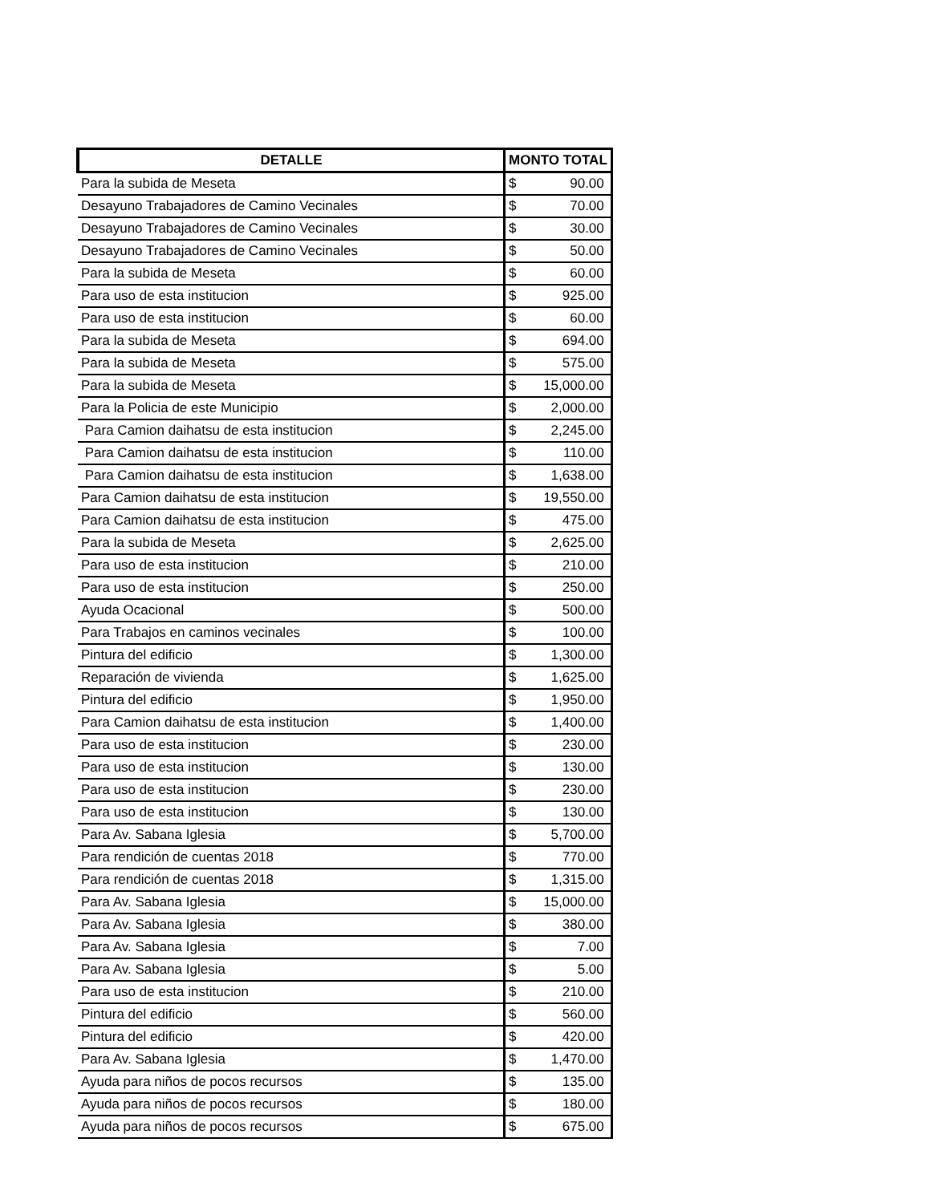| DETALLE | MONTO TOTAL |
| --- | --- |
| Para la subida de Meseta | $ 90.00 |
| Desayuno Trabajadores de Camino Vecinales | $ 70.00 |
| Desayuno Trabajadores de Camino Vecinales | $ 30.00 |
| Desayuno Trabajadores de Camino Vecinales | $ 50.00 |
| Para la subida de Meseta | $ 60.00 |
| Para uso de esta institucion | $ 925.00 |
| Para uso de esta institucion | $ 60.00 |
| Para la subida de Meseta | $ 694.00 |
| Para la subida de Meseta | $ 575.00 |
| Para la subida de Meseta | $ 15,000.00 |
| Para la Policia de este Municipio | $ 2,000.00 |
| Para Camion daihatsu de esta institucion | $ 2,245.00 |
| Para Camion daihatsu de esta institucion | $ 110.00 |
| Para Camion daihatsu de esta institucion | $ 1,638.00 |
| Para Camion daihatsu de esta institucion | $ 19,550.00 |
| Para Camion daihatsu de esta institucion | $ 475.00 |
| Para la subida de Meseta | $ 2,625.00 |
| Para uso de esta institucion | $ 210.00 |
| Para uso de esta institucion | $ 250.00 |
| Ayuda Ocacional | $ 500.00 |
| Para Trabajos en caminos vecinales | $ 100.00 |
| Pintura del edificio | $ 1,300.00 |
| Reparación de vivienda | $ 1,625.00 |
| Pintura del edificio | $ 1,950.00 |
| Para Camion daihatsu de esta institucion | $ 1,400.00 |
| Para uso de esta institucion | $ 230.00 |
| Para uso de esta institucion | $ 130.00 |
| Para uso de esta institucion | $ 230.00 |
| Para uso de esta institucion | $ 130.00 |
| Para Av. Sabana Iglesia | $ 5,700.00 |
| Para rendición de cuentas 2018 | $ 770.00 |
| Para rendición de cuentas 2018 | $ 1,315.00 |
| Para Av. Sabana Iglesia | $ 15,000.00 |
| Para Av. Sabana Iglesia | $ 380.00 |
| Para Av. Sabana Iglesia | $ 7.00 |
| Para Av. Sabana Iglesia | $ 5.00 |
| Para uso de esta institucion | $ 210.00 |
| Pintura del edificio | $ 560.00 |
| Pintura del edificio | $ 420.00 |
| Para Av. Sabana Iglesia | $ 1,470.00 |
| Ayuda para niños de pocos recursos | $ 135.00 |
| Ayuda para niños de pocos recursos | $ 180.00 |
| Ayuda para niños de pocos recursos | $ 675.00 |